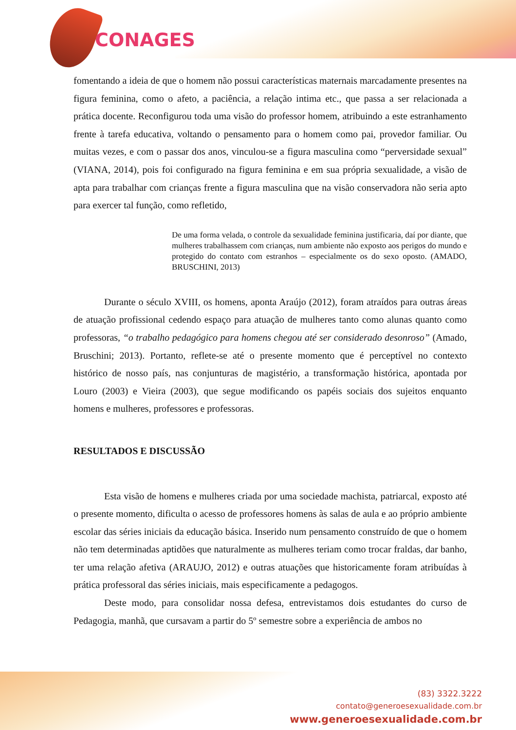CONAGES
fomentando a ideia de que o homem não possui características maternais marcadamente presentes na figura feminina, como o afeto, a paciência, a relação intima etc., que passa a ser relacionada a prática docente. Reconfigurou toda uma visão do professor homem, atribuindo a este estranhamento frente à tarefa educativa, voltando o pensamento para o homem como pai, provedor familiar. Ou muitas vezes, e com o passar dos anos, vinculou-se a figura masculina como “perversidade sexual” (VIANA, 2014), pois foi configurado na figura feminina e em sua própria sexualidade, a visão de apta para trabalhar com crianças frente a figura masculina que na visão conservadora não seria apto para exercer tal função, como refletido,
De uma forma velada, o controle da sexualidade feminina justificaria, daí por diante, que mulheres trabalhassem com crianças, num ambiente não exposto aos perigos do mundo e protegido do contato com estranhos – especialmente os do sexo oposto. (AMADO, BRUSCHINI, 2013)
Durante o século XVIII, os homens, aponta Araújo (2012), foram atraídos para outras áreas de atuação profissional cedendo espaço para atuação de mulheres tanto como alunas quanto como professoras, “o trabalho pedagógico para homens chegou até ser considerado desonroso” (Amado, Bruschini; 2013). Portanto, reflete-se até o presente momento que é perceptível no contexto histórico de nosso país, nas conjunturas de magistério, a transformação histórica, apontada por Louro (2003) e Vieira (2003), que segue modificando os papéis sociais dos sujeitos enquanto homens e mulheres, professores e professoras.
RESULTADOS E DISCUSSÃO
Esta visão de homens e mulheres criada por uma sociedade machista, patriarcal, exposto até o presente momento, dificulta o acesso de professores homens às salas de aula e ao próprio ambiente escolar das séries iniciais da educação básica. Inserido num pensamento construído de que o homem não tem determinadas aptidões que naturalmente as mulheres teriam como trocar fraldas, dar banho, ter uma relação afetiva (ARAUJO, 2012) e outras atuações que historicamente foram atribuídas à prática professoral das séries iniciais, mais especificamente a pedagogos.
Deste modo, para consolidar nossa defesa, entrevistamos dois estudantes do curso de Pedagogia, manhã, que cursavam a partir do 5º semestre sobre a experiência de ambos no
(83) 3322.3222
contato@generoesexualidade.com.br
www.generoesexualidade.com.br